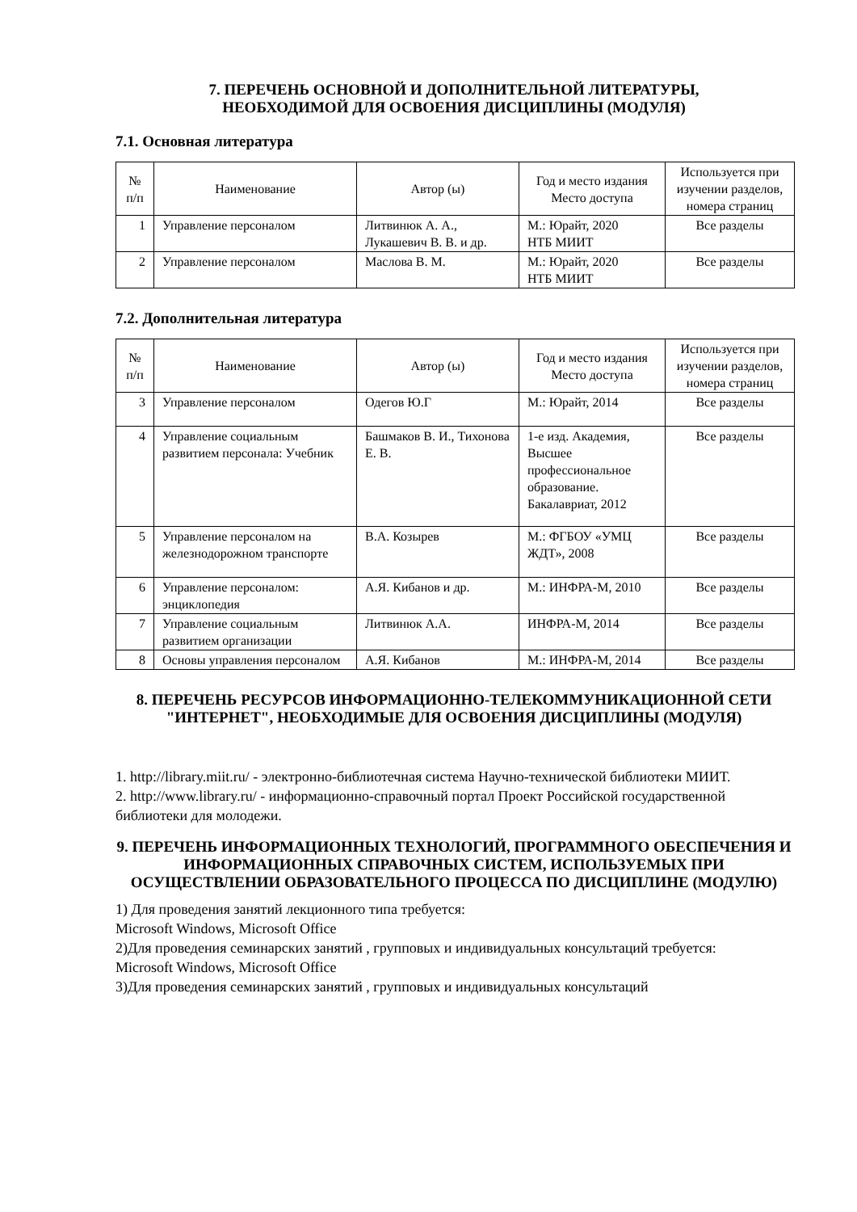7. ПЕРЕЧЕНЬ ОСНОВНОЙ И ДОПОЛНИТЕЛЬНОЙ ЛИТЕРАТУРЫ,
НЕОБХОДИМОЙ ДЛЯ ОСВОЕНИЯ ДИСЦИПЛИНЫ (МОДУЛЯ)
7.1. Основная литература
| № п/п | Наименование | Автор (ы) | Год и место издания Место доступа | Используется при изучении разделов, номера страниц |
| --- | --- | --- | --- | --- |
| 1 | Управление персоналом | Литвинюк А. А., Лукашевич В. В. и др. | М.: Юрайт, 2020 НТБ МИИТ | Все разделы |
| 2 | Управление персоналом | Маслова В. М. | М.: Юрайт, 2020 НТБ МИИТ | Все разделы |
7.2. Дополнительная литература
| № п/п | Наименование | Автор (ы) | Год и место издания Место доступа | Используется при изучении разделов, номера страниц |
| --- | --- | --- | --- | --- |
| 3 | Управление персоналом | Одегов Ю.Г | М.: Юрайт, 2014 | Все разделы |
| 4 | Управление социальным развитием персонала: Учебник | Башмаков В. И., Тихонова Е. В. | 1-е изд. Академия, Высшее профессиональное образование. Бакалавриат, 2012 | Все разделы |
| 5 | Управление персоналом на железнодорожном транспорте | В.А. Козырев | М.: ФГБОУ «УМЦ ЖДТ», 2008 | Все разделы |
| 6 | Управление персоналом: энциклопедия | А.Я. Кибанов и др. | М.: ИНФРА-М, 2010 | Все разделы |
| 7 | Управление социальным развитием организации | Литвинюк А.А. | ИНФРА-М, 2014 | Все разделы |
| 8 | Основы управления персоналом | А.Я. Кибанов | М.: ИНФРА-М, 2014 | Все разделы |
8. ПЕРЕЧЕНЬ РЕСУРСОВ ИНФОРМАЦИОННО-ТЕЛЕКОММУНИКАЦИОННОЙ СЕТИ "ИНТЕРНЕТ", НЕОБХОДИМЫЕ ДЛЯ ОСВОЕНИЯ ДИСЦИПЛИНЫ (МОДУЛЯ)
1. http://library.miit.ru/ - электронно-библиотечная система Научно-технической библиотеки МИИТ.
2. http://www.library.ru/ - информационно-справочный портал Проект Российской государственной библиотеки для молодежи.
9. ПЕРЕЧЕНЬ ИНФОРМАЦИОННЫХ ТЕХНОЛОГИЙ, ПРОГРАММНОГО ОБЕСПЕЧЕНИЯ И ИНФОРМАЦИОННЫХ СПРАВОЧНЫХ СИСТЕМ, ИСПОЛЬЗУЕМЫХ ПРИ ОСУЩЕСТВЛЕНИИ ОБРАЗОВАТЕЛЬНОГО ПРОЦЕССА ПО ДИСЦИПЛИНЕ (МОДУЛЮ)
1) Для проведения занятий лекционного типа требуется:
Microsoft Windows, Microsoft Office
2)Для проведения семинарских занятий , групповых и индивидуальных консультаций требуется:
Microsoft Windows, Microsoft Office
3)Для проведения семинарских занятий , групповых и индивидуальных консультаций